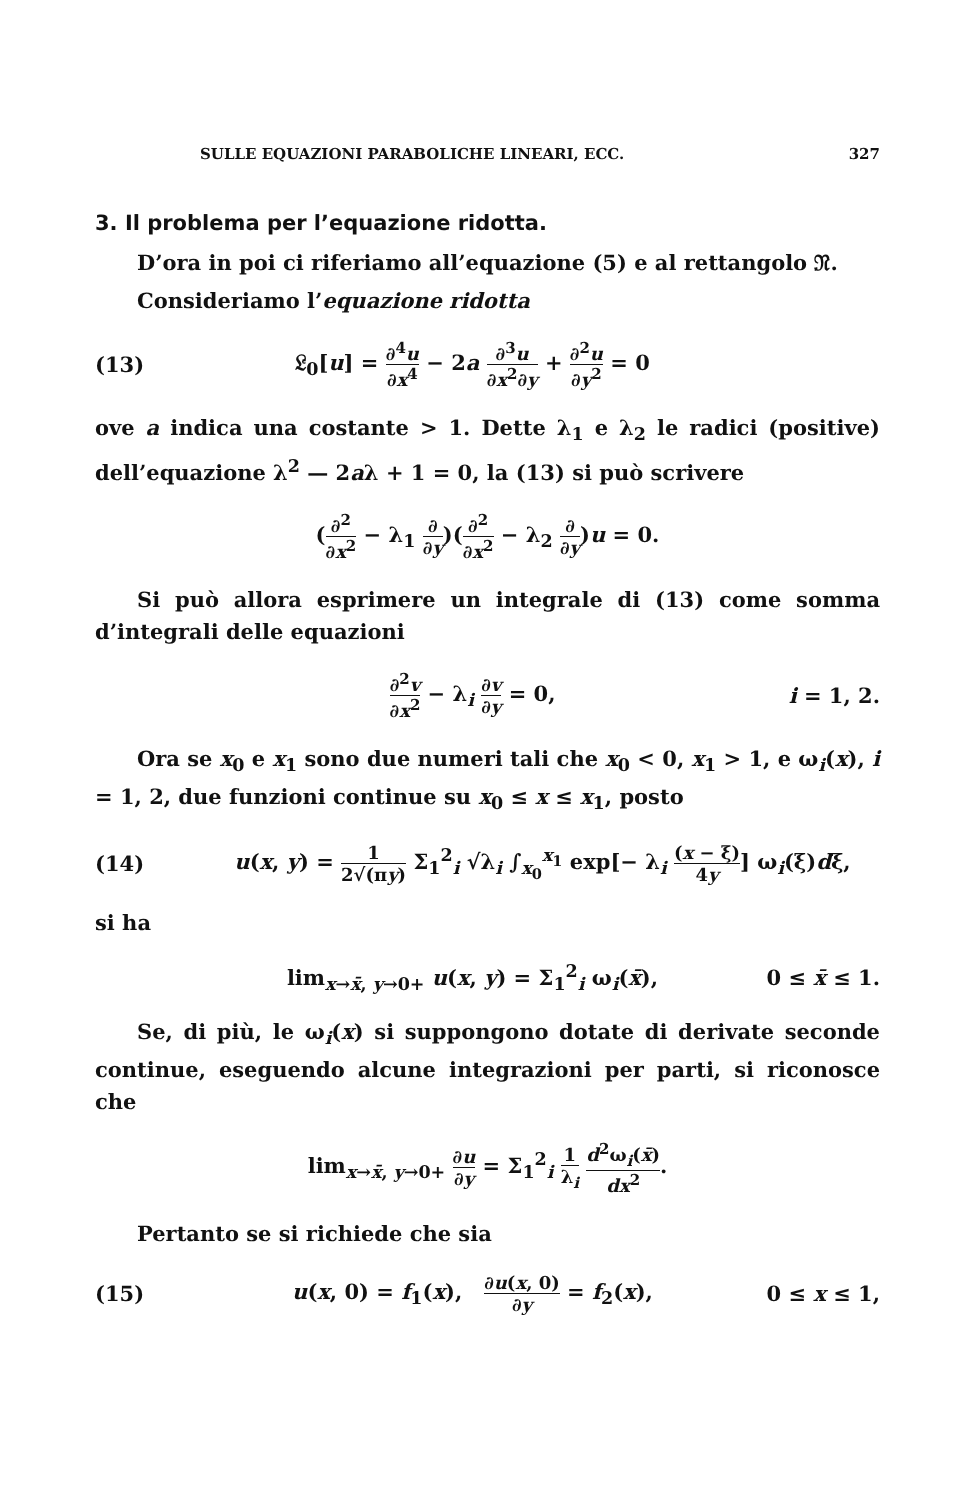SULLE EQUAZIONI PARABOLICHE LINEARI, ECC. 327
3. Il problema per l’equazione ridotta.
D’ora in poi ci riferiamo all’equazione (5) e al rettangolo 𝔑.
Consideriamo l’equazione ridotta
(13) 𝔏<sub>0</sub>[u] = ∂<sup>4</sup>u ∂x<sup>4</sup> − 2a ∂<sup>3</sup>u ∂x<sup>2</sup>∂y + ∂<sup>2</sup>u ∂y<sup>2</sup> = 0
ove a indica una costante > 1. Dette λ<sub>1</sub> e λ<sub>2</sub> le radici (positive) dell’equazione λ<sup>2</sup> — 2aλ + 1 = 0, la (13) si può scrivere
(∂<sup>2</sup> ∂x<sup>2</sup> − λ<sub>1</sub> ∂ ∂y)(∂<sup>2</sup> ∂x<sup>2</sup> − λ<sub>2</sub> ∂ ∂y)u = 0.
Si può allora esprimere un integrale di (13) come somma d’integrali delle equazioni
∂<sup>2</sup>v ∂x<sup>2</sup> − λ<sub>i</sub> ∂v ∂y = 0, i = 1, 2.
Ora se x<sub>0</sub> e x<sub>1</sub> sono due numeri tali che x<sub>0</sub> < 0, x<sub>1</sub> > 1, e ω<sub>i</sub>(x), i = 1, 2, due funzioni continue su x<sub>0</sub> ≤ x ≤ x<sub>1</sub>, posto
(14) u(x, y) = 1 2√(πy) Σ<sub>1</sub><sup>2</sup><sub>i</sub> √λ<sub>i</sub> ∫<sub>x<sub>0</sub></sub><sup>x<sub>1</sub></sup> exp[− λ<sub>i</sub> (x − ξ) 4y] ω<sub>i</sub>(ξ)dξ,
si ha
lim<sub>x→x̄, y→0+</sub> u(x, y) = Σ<sub>1</sub><sup>2</sup><sub>i</sub> ω<sub>i</sub>(x̄), 0 ≤ x̄ ≤ 1.
Se, di più, le ω<sub>i</sub>(x) si suppongono dotate di derivate seconde continue, eseguendo alcune integrazioni per parti, si riconosce che
lim<sub>x→x̄, y→0+</sub> ∂u ∂y = Σ<sub>1</sub><sup>2</sup><sub>i</sub> 1 λ<sub>i</sub> d<sup>2</sup>ω<sub>i</sub>(x̄) dx<sup>2</sup>.
Pertanto se si richiede che sia
(15) u(x, 0) = f<sub>1</sub>(x), ∂u(x, 0) ∂y = f<sub>2</sub>(x), 0 ≤ x ≤ 1,